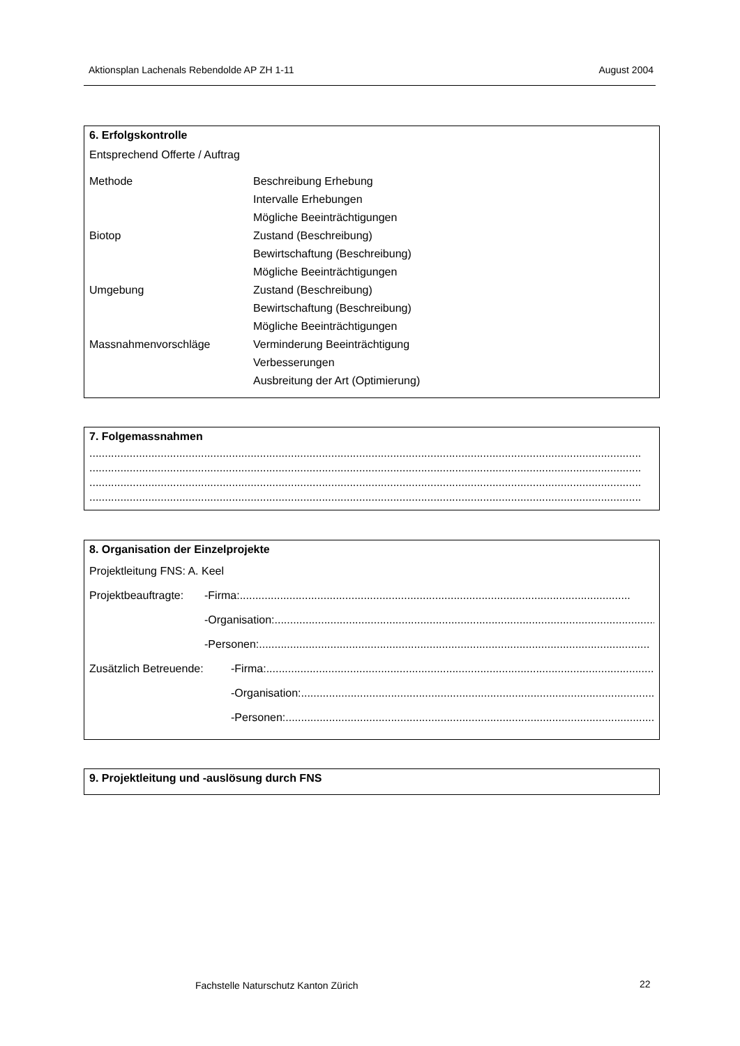Aktionsplan Lachenals Rebendolde AP ZH 1-11 August 2004
6. Erfolgskontrolle
Entsprechend Offerte / Auftrag
Methode Beschreibung Erhebung
Intervalle Erhebungen
Mögliche Beeinträchtigungen
Biotop Zustand (Beschreibung)
Bewirtschaftung (Beschreibung)
Mögliche Beeinträchtigungen
Umgebung Zustand (Beschreibung)
Bewirtschaftung (Beschreibung)
Mögliche Beeinträchtigungen
Massnahmenvorschläge Verminderung Beeinträchtigung
Verbesserungen
Ausbreitung der Art (Optimierung)
7. Folgemassnahmen
..................................................................................................................................................................................
..................................................................................................................................................................................
..................................................................................................................................................................................
..................................................................................................................................................................................
8. Organisation der Einzelprojekte
Projektleitung FNS: A. Keel
Projektbeauftragte: -Firma:..............................................................................................................................
-Organisation:..............................................................................................................................
-Personen:..............................................................................................................................
Zusätzlich Betreuende: -Firma: ..............................................................................................................................
-Organisation: ..............................................................................................................................
-Personen: ..............................................................................................................................
9. Projektleitung und -auslösung durch FNS
Fachstelle Naturschutz Kanton Zürich
22